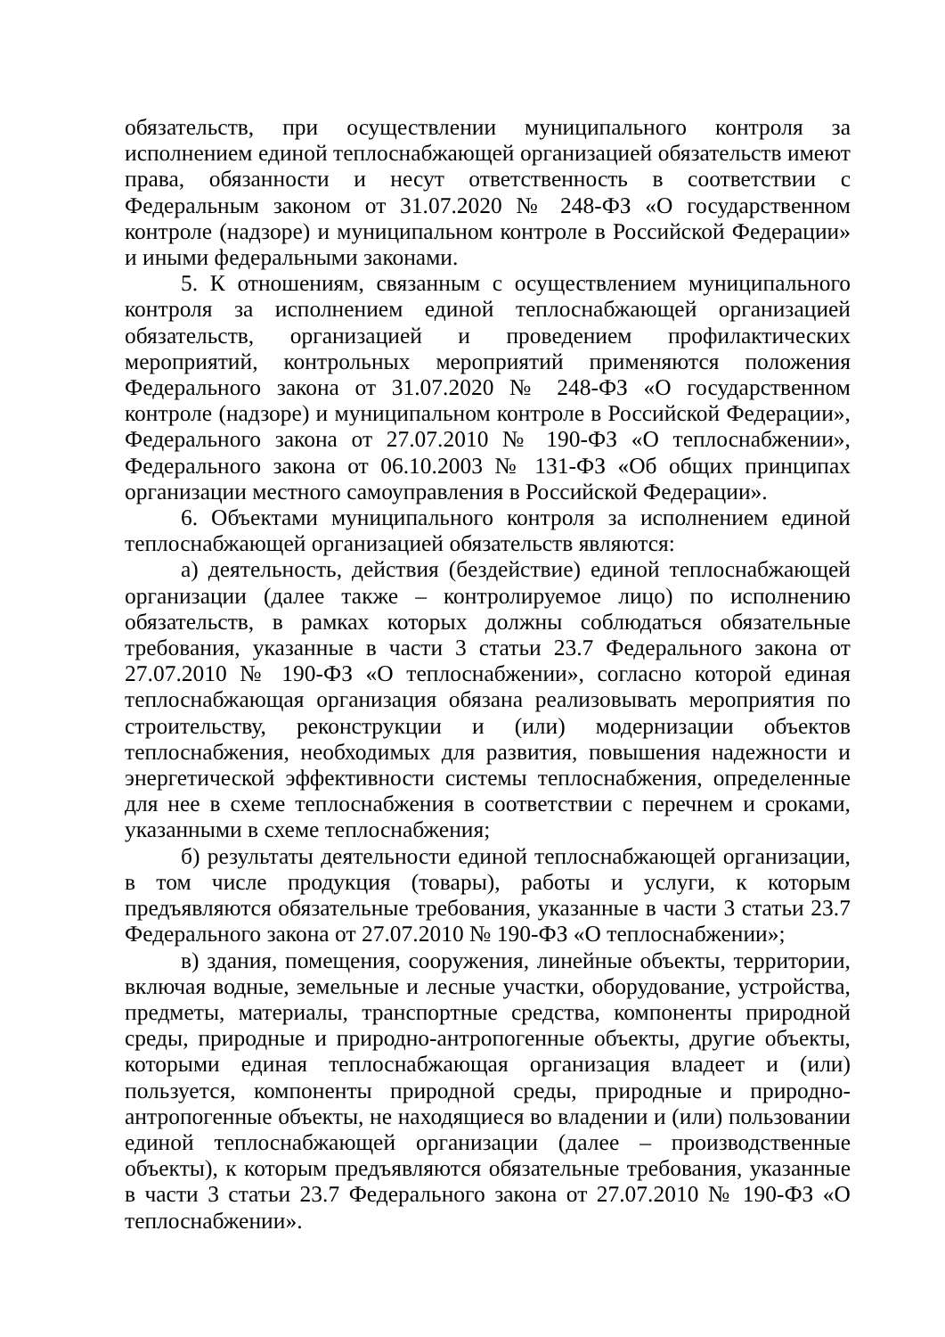обязательств, при осуществлении муниципального контроля за исполнением единой теплоснабжающей организацией обязательств имеют права, обязанности и несут ответственность в соответствии с Федеральным законом от 31.07.2020 № 248-ФЗ «О государственном контроле (надзоре) и муниципальном контроле в Российской Федерации» и иными федеральными законами.
5. К отношениям, связанным с осуществлением муниципального контроля за исполнением единой теплоснабжающей организацией обязательств, организацией и проведением профилактических мероприятий, контрольных мероприятий применяются положения Федерального закона от 31.07.2020 № 248-ФЗ «О государственном контроле (надзоре) и муниципальном контроле в Российской Федерации», Федерального закона от 27.07.2010 № 190-ФЗ «О теплоснабжении», Федерального закона от 06.10.2003 № 131-ФЗ «Об общих принципах организации местного самоуправления в Российской Федерации».
6. Объектами муниципального контроля за исполнением единой теплоснабжающей организацией обязательств являются:
а) деятельность, действия (бездействие) единой теплоснабжающей организации (далее также – контролируемое лицо) по исполнению обязательств, в рамках которых должны соблюдаться обязательные требования, указанные в части 3 статьи 23.7 Федерального закона от 27.07.2010 № 190-ФЗ «О теплоснабжении», согласно которой единая теплоснабжающая организация обязана реализовывать мероприятия по строительству, реконструкции и (или) модернизации объектов теплоснабжения, необходимых для развития, повышения надежности и энергетической эффективности системы теплоснабжения, определенные для нее в схеме теплоснабжения в соответствии с перечнем и сроками, указанными в схеме теплоснабжения;
б) результаты деятельности единой теплоснабжающей организации, в том числе продукция (товары), работы и услуги, к которым предъявляются обязательные требования, указанные в части 3 статьи 23.7 Федерального закона от 27.07.2010 № 190-ФЗ «О теплоснабжении»;
в) здания, помещения, сооружения, линейные объекты, территории, включая водные, земельные и лесные участки, оборудование, устройства, предметы, материалы, транспортные средства, компоненты природной среды, природные и природно-антропогенные объекты, другие объекты, которыми единая теплоснабжающая организация владеет и (или) пользуется, компоненты природной среды, природные и природно-антропогенные объекты, не находящиеся во владении и (или) пользовании единой теплоснабжающей организации (далее – производственные объекты), к которым предъявляются обязательные требования, указанные в части 3 статьи 23.7 Федерального закона от 27.07.2010 № 190-ФЗ «О теплоснабжении».